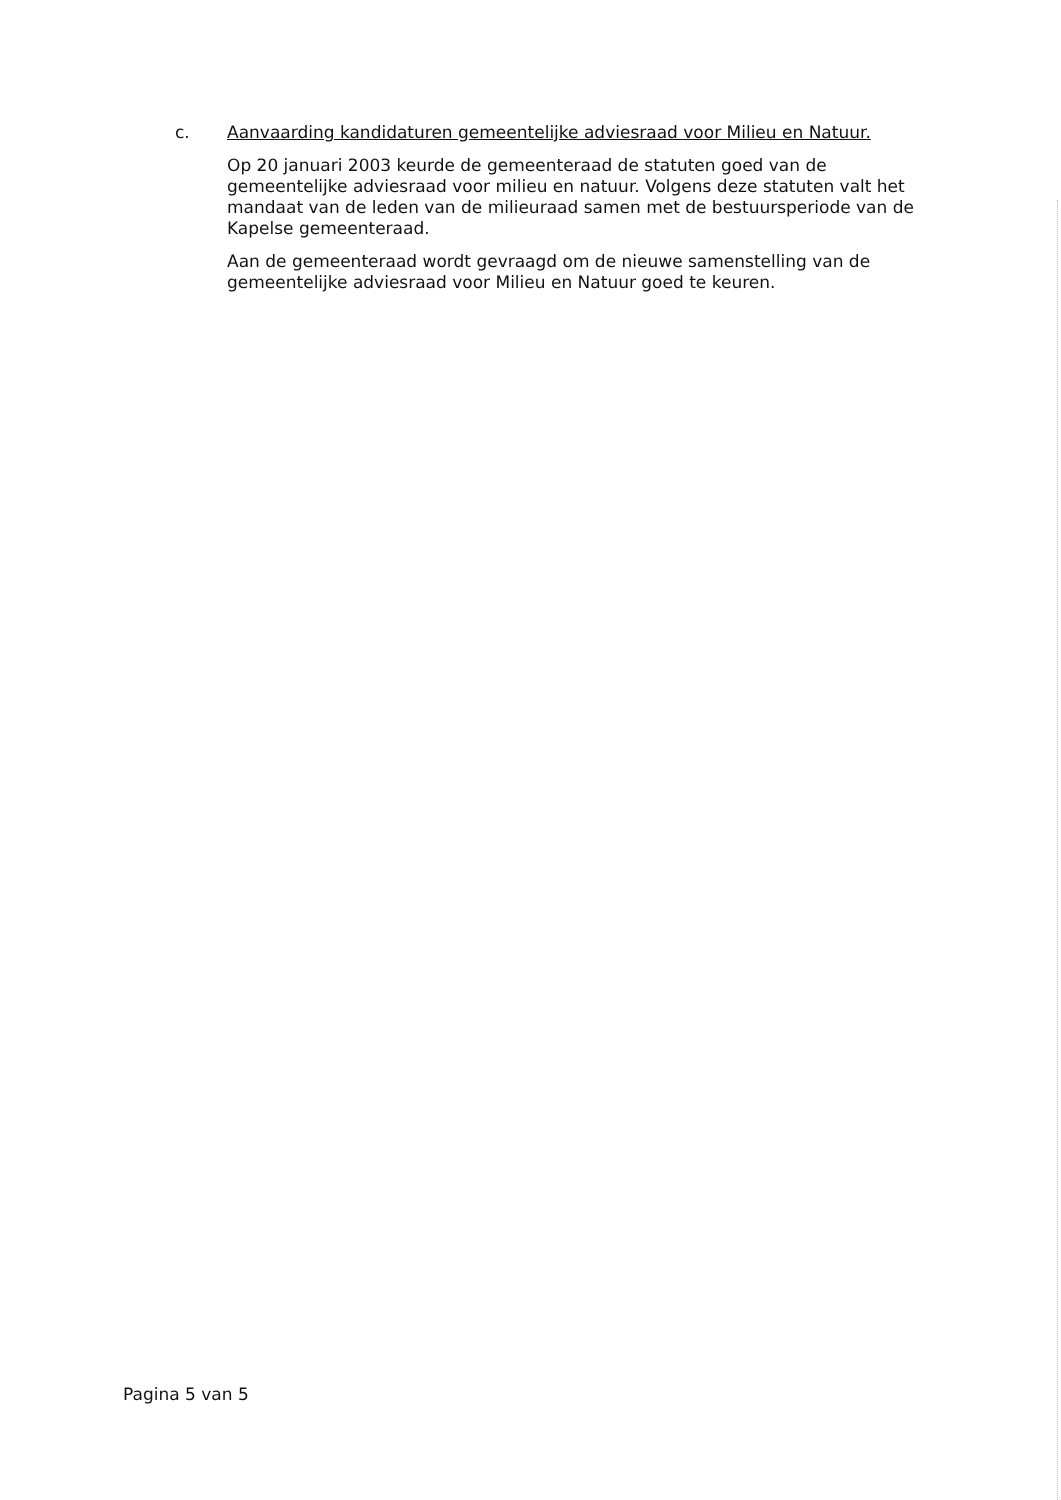c.
Aanvaarding kandidaturen gemeentelijke adviesraad voor Milieu en Natuur.
Op 20 januari 2003 keurde de gemeenteraad de statuten goed van de gemeentelijke adviesraad voor milieu en natuur. Volgens deze statuten valt het mandaat van de leden van de milieuraad samen met de bestuursperiode van de Kapelse gemeenteraad.
Aan de gemeenteraad wordt gevraagd om de nieuwe samenstelling van de gemeentelijke adviesraad voor Milieu en Natuur goed te keuren.
Pagina 5 van 5